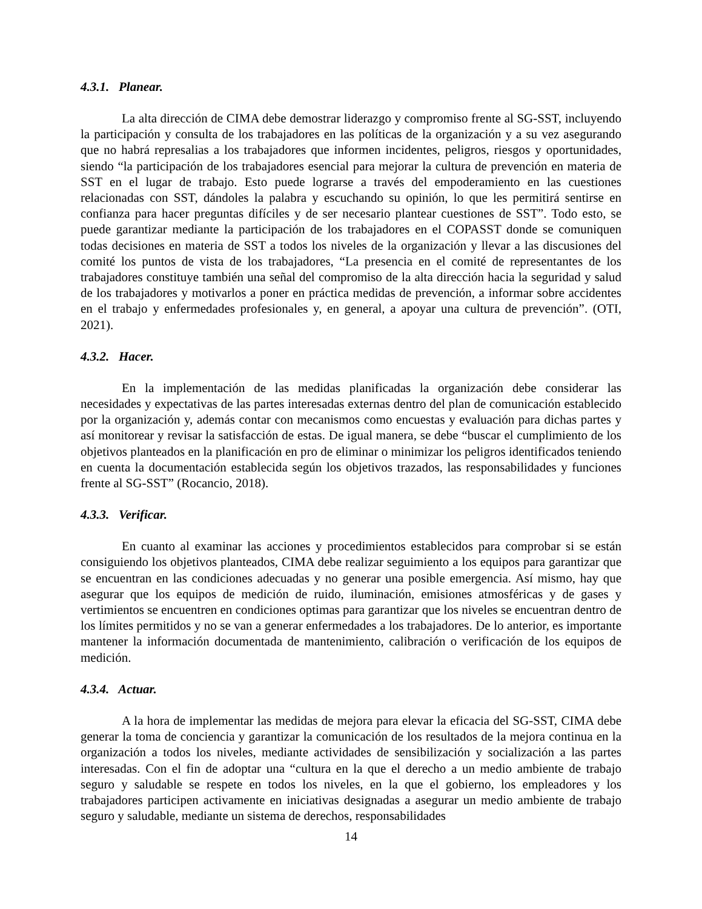4.3.1. Planear.
La alta dirección de CIMA debe demostrar liderazgo y compromiso frente al SG-SST, incluyendo la participación y consulta de los trabajadores en las políticas de la organización y a su vez asegurando que no habrá represalias a los trabajadores que informen incidentes, peligros, riesgos y oportunidades, siendo “la participación de los trabajadores esencial para mejorar la cultura de prevención en materia de SST en el lugar de trabajo. Esto puede lograrse a través del empoderamiento en las cuestiones relacionadas con SST, dándoles la palabra y escuchando su opinión, lo que les permitirá sentirse en confianza para hacer preguntas difíciles y de ser necesario plantear cuestiones de SST”. Todo esto, se puede garantizar mediante la participación de los trabajadores en el COPASST donde se comuniquen todas decisiones en materia de SST a todos los niveles de la organización y llevar a las discusiones del comité los puntos de vista de los trabajadores, “La presencia en el comité de representantes de los trabajadores constituye también una señal del compromiso de la alta dirección hacia la seguridad y salud de los trabajadores y motivarlos a poner en práctica medidas de prevención, a informar sobre accidentes en el trabajo y enfermedades profesionales y, en general, a apoyar una cultura de prevención”. (OTI, 2021).
4.3.2. Hacer.
En la implementación de las medidas planificadas la organización debe considerar las necesidades y expectativas de las partes interesadas externas dentro del plan de comunicación establecido por la organización y, además contar con mecanismos como encuestas y evaluación para dichas partes y así monitorear y revisar la satisfacción de estas. De igual manera, se debe “buscar el cumplimiento de los objetivos planteados en la planificación en pro de eliminar o minimizar los peligros identificados teniendo en cuenta la documentación establecida según los objetivos trazados, las responsabilidades y funciones frente al SG-SST” (Rocancio, 2018).
4.3.3. Verificar.
En cuanto al examinar las acciones y procedimientos establecidos para comprobar si se están consiguiendo los objetivos planteados, CIMA debe realizar seguimiento a los equipos para garantizar que se encuentran en las condiciones adecuadas y no generar una posible emergencia. Así mismo, hay que asegurar que los equipos de medición de ruido, iluminación, emisiones atmosféricas y de gases y vertimientos se encuentren en condiciones optimas para garantizar que los niveles se encuentran dentro de los límites permitidos y no se van a generar enfermedades a los trabajadores. De lo anterior, es importante mantener la información documentada de mantenimiento, calibración o verificación de los equipos de medición.
4.3.4. Actuar.
A la hora de implementar las medidas de mejora para elevar la eficacia del SG-SST, CIMA debe generar la toma de conciencia y garantizar la comunicación de los resultados de la mejora continua en la organización a todos los niveles, mediante actividades de sensibilización y socialización a las partes interesadas. Con el fin de adoptar una “cultura en la que el derecho a un medio ambiente de trabajo seguro y saludable se respete en todos los niveles, en la que el gobierno, los empleadores y los trabajadores participen activamente en iniciativas designadas a asegurar un medio ambiente de trabajo seguro y saludable, mediante un sistema de derechos, responsabilidades
14